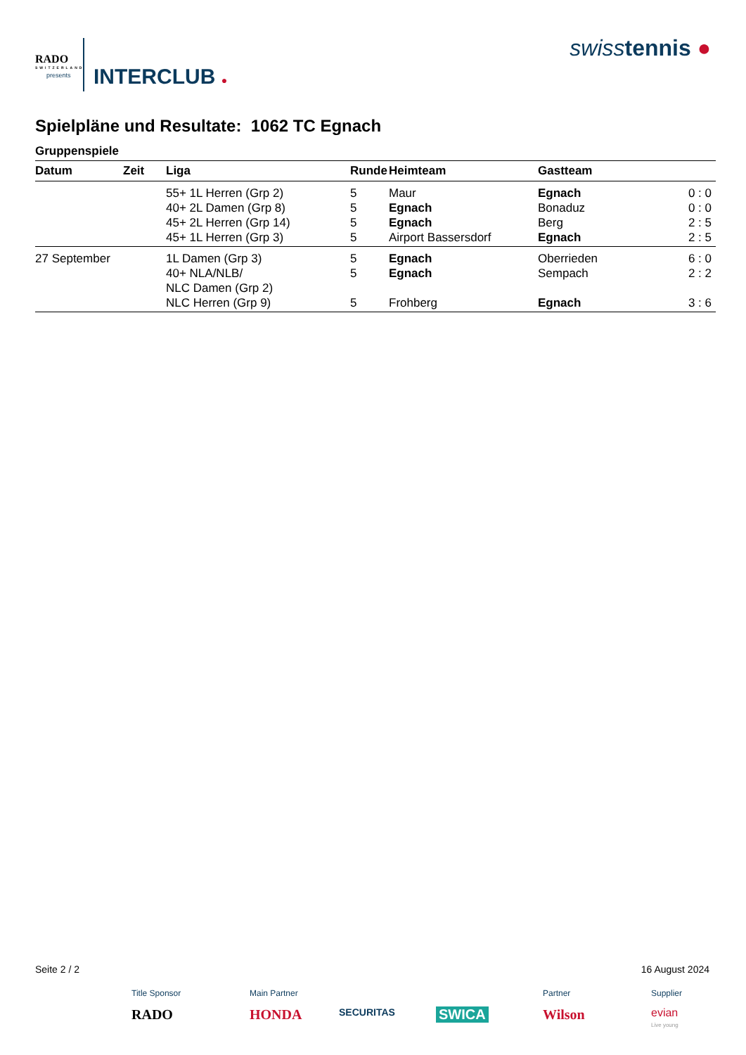RADO
SWITZERLAND
presents INTERCLUB ●
swisstennis ●
Spielpläne und Resultate: 1062 TC Egnach
Gruppenspiele
| Datum | Zeit | Liga | Runde | Heimteam | Gastteam | |
| --- | --- | --- | --- | --- | --- | --- |
| | | 55+ 1L Herren (Grp 2) | 5 | Maur | Egnach | 0 : 0 |
| | | 40+ 2L Damen (Grp 8) | 5 | Egnach | Bonaduz | 0 : 0 |
| | | 45+ 2L Herren (Grp 14) | 5 | Egnach | Berg | 2 : 5 |
| | | 45+ 1L Herren (Grp 3) | 5 | Airport Bassersdorf | Egnach | 2 : 5 |
| 27 September | | 1L Damen (Grp 3) | 5 | Egnach | Oberrieden | 6 : 0 |
| | | 40+ NLA/NLB/ NLC Damen (Grp 2) | 5 | Egnach | Sempach | 2 : 2 |
| | | NLC Herren (Grp 9) | 5 | Frohberg | Egnach | 3 : 6 |
Seite 2 / 2 16 August 2024
Title Sponsor
RADO
Main Partner
HONDA
SECURITAS SWICA Partner
Wilson
Supplier
evian
Live young